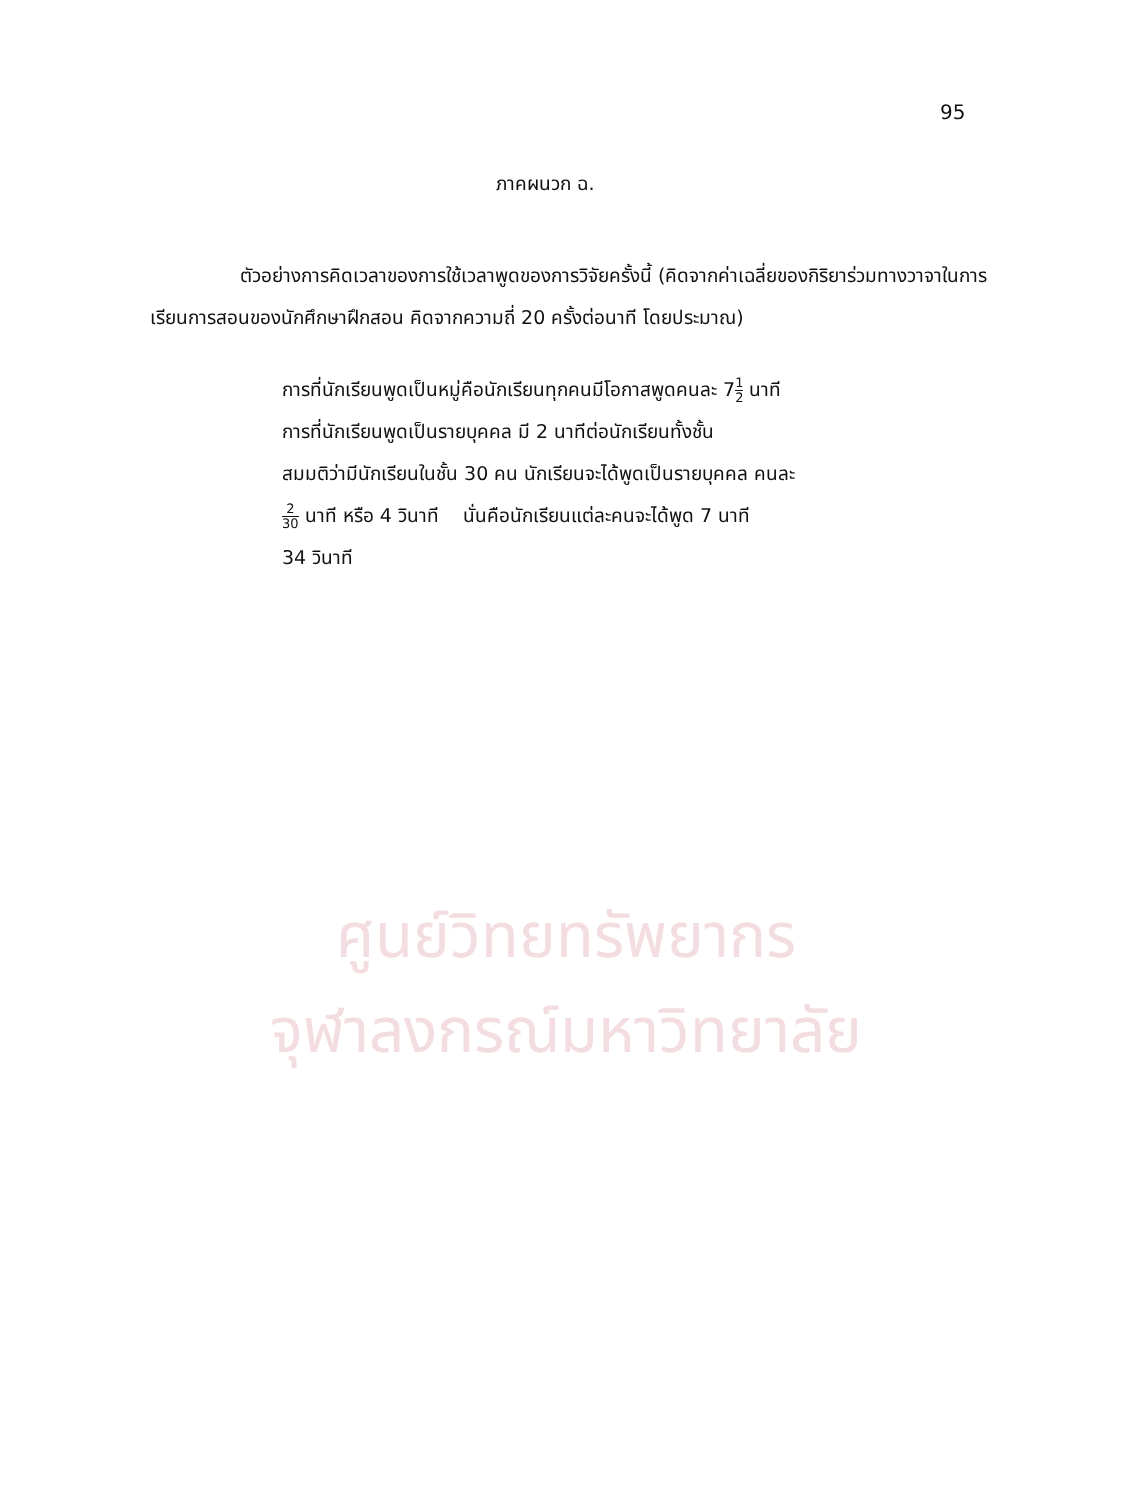95
ภาคผนวก ฉ.
ตัวอย่างการคิดเวลาของการใช้เวลาพูดของการวิจัยครั้งนี้ (คิดจากค่าเฉลี่ยของกิริยาร่วมทางวาจาในการเรียนการสอนของนักศึกษาฝึกสอน คิดจากความถี่ 20 ครั้งต่อนาที โดยประมาณ)
การที่นักเรียนพูดเป็นหมู่คือนักเรียนทุกคนมีโอกาสพูดคนละ 71 2 นาที
การที่นักเรียนพูดเป็นรายบุคคล มี 2 นาทีต่อนักเรียนทั้งชั้น
สมมติว่ามีนักเรียนในชั้น 30 คน นักเรียนจะได้พูดเป็นรายบุคคล คนละ
2 30 นาที หรือ 4 วินาที นั่นคือนักเรียนแต่ละคนจะได้พูด 7 นาที
34 วินาที
ศูนย์วิทยทรัพยากร
จุฬาลงกรณ์มหาวิทยาลัย